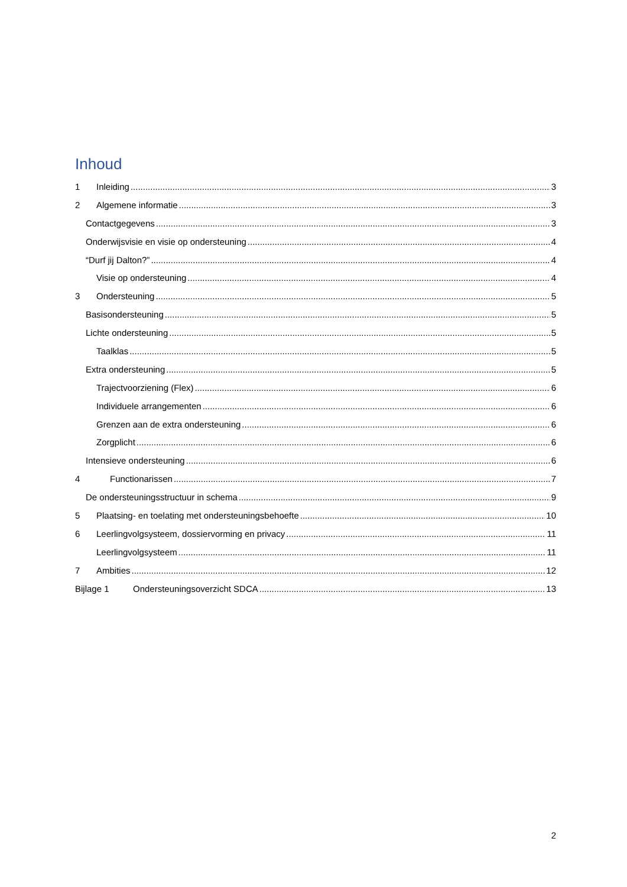Inhoud
1 Inleiding 3
2 Algemene informatie 3
Contactgegevens 3
Onderwijsvisie en visie op ondersteuning 4
“Durf jij Dalton?” 4
Visie op ondersteuning 4
3 Ondersteuning 5
Basisondersteuning 5
Lichte ondersteuning 5
Taalklas 5
Extra ondersteuning 5
Trajectvoorziening (Flex) 6
Individuele arrangementen 6
Grenzen aan de extra ondersteuning 6
Zorgplicht 6
Intensieve ondersteuning 6
4 Functionarissen 7
De ondersteuningsstructuur in schema 9
5 Plaatsing- en toelating met ondersteuningsbehoefte 10
6 Leerlingvolgsysteem, dossiervorming en privacy 11
Leerlingvolgsysteem 11
7 Ambities 12
Bijlage 1 Ondersteuningsoverzicht SDCA 13
2